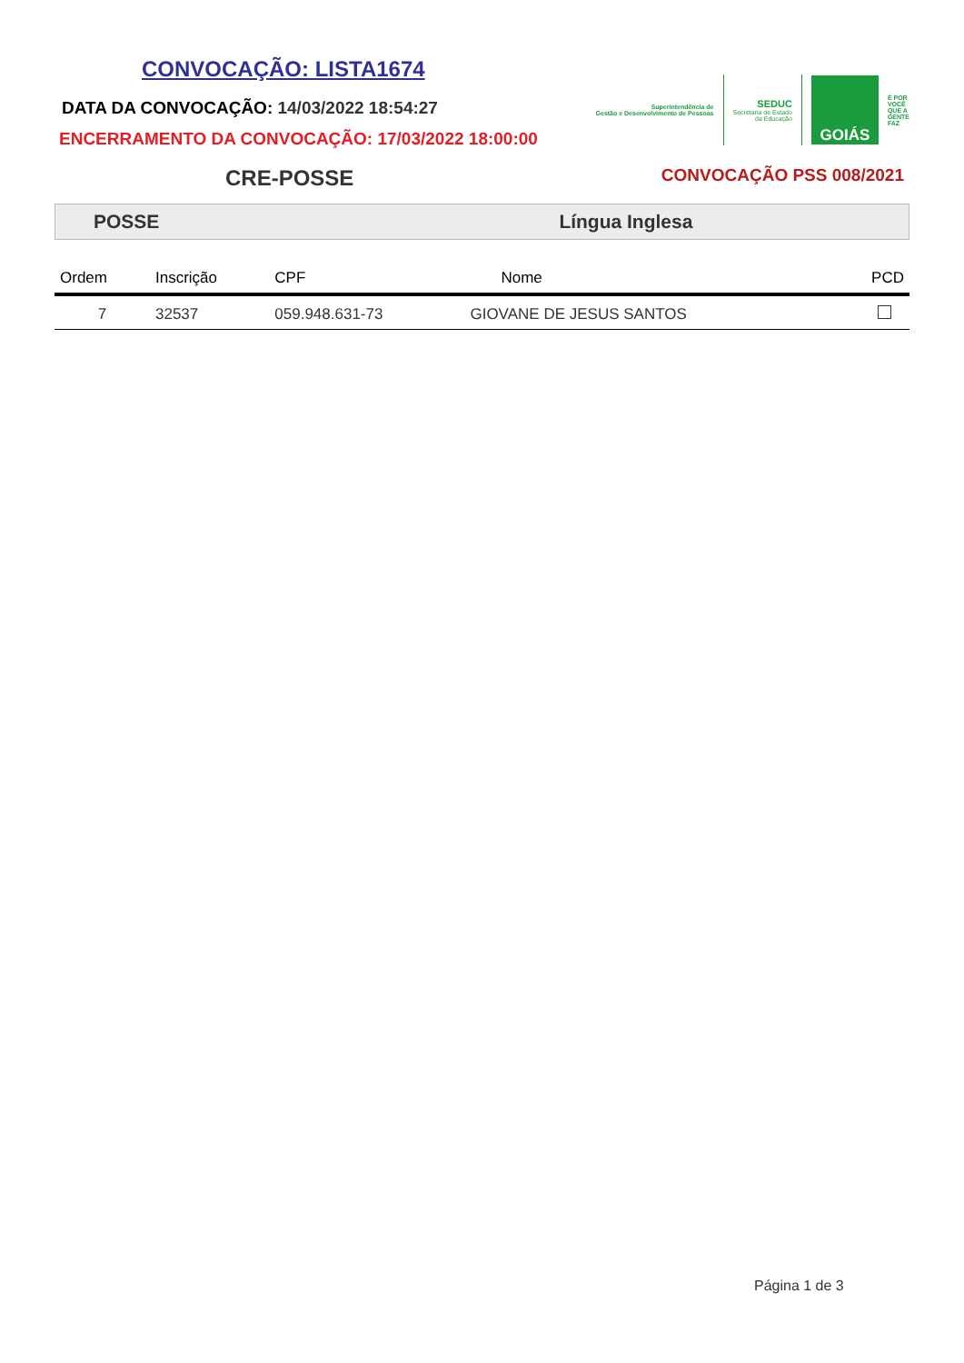CONVOCAÇÃO: LISTA1674
DATA DA CONVOCAÇÃO: 14/03/2022 18:54:27
ENCERRAMENTO DA CONVOCAÇÃO: 17/03/2022 18:00:00
Superintendência de
Gestão e Desenvolvimento de Pessoas
SEDUC
Secretaria de Estado
da Educação
GOIÁS
É POR
VOCÊ
QUE A
GENTE
FAZ
CRE-POSSE
CONVOCAÇÃO PSS 008/2021
POSSE Língua Inglesa
| Ordem | Inscrição | CPF | Nome | PCD |
| --- | --- | --- | --- | --- |
| 7 | 32537 | 059.948.631-73 | GIOVANE DE JESUS SANTOS | |
Página 1 de 3